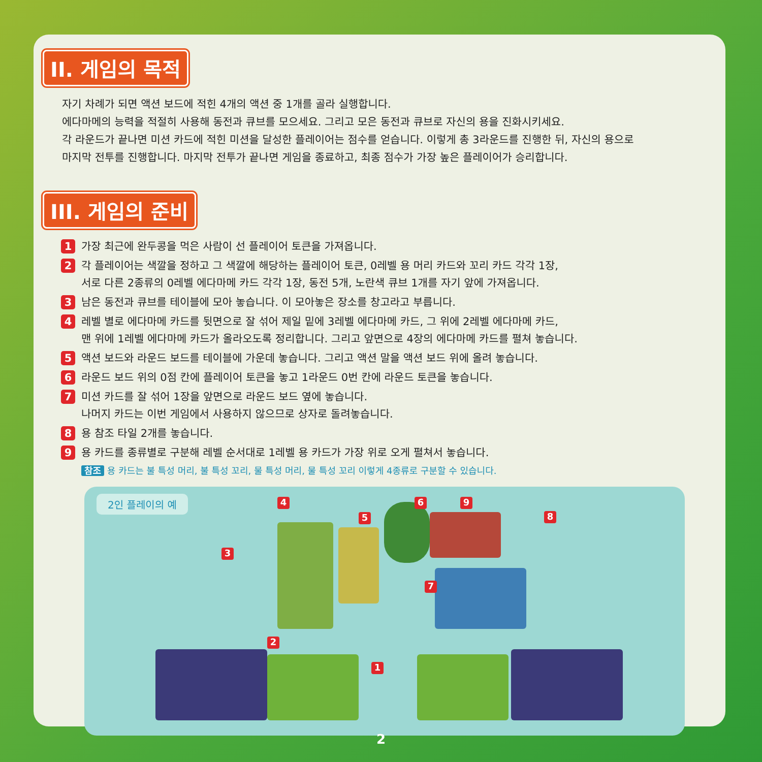II. 게임의 목적
자기 차례가 되면 액션 보드에 적힌 4개의 액션 중 1개를 골라 실행합니다.
에다마메의 능력을 적절히 사용해 동전과 큐브를 모으세요. 그리고 모은 동전과 큐브로 자신의 용을 진화시키세요.
각 라운드가 끝나면 미션 카드에 적힌 미션을 달성한 플레이어는 점수를 얻습니다. 이렇게 총 3라운드를 진행한 뒤, 자신의 용으로
마지막 전투를 진행합니다. 마지막 전투가 끝나면 게임을 종료하고, 최종 점수가 가장 높은 플레이어가 승리합니다.
III. 게임의 준비
1 가장 최근에 완두콩을 먹은 사람이 선 플레이어 토큰을 가져옵니다.
2 각 플레이어는 색깔을 정하고 그 색깔에 해당하는 플레이어 토큰, 0레벨 용 머리 카드와 꼬리 카드 각각 1장,
서로 다른 2종류의 0레벨 에다마메 카드 각각 1장, 동전 5개, 노란색 큐브 1개를 자기 앞에 가져옵니다.
3 남은 동전과 큐브를 테이블에 모아 놓습니다. 이 모아놓은 장소를 창고라고 부릅니다.
4 레벨 별로 에다마메 카드를 뒷면으로 잘 섞어 제일 밑에 3레벨 에다마메 카드, 그 위에 2레벨 에다마메 카드,
맨 위에 1레벨 에다마메 카드가 올라오도록 정리합니다. 그리고 앞면으로 4장의 에다마메 카드를 펼쳐 놓습니다.
5 액션 보드와 라운드 보드를 테이블에 가운데 놓습니다. 그리고 액션 말을 액션 보드 위에 올려 놓습니다.
6 라운드 보드 위의 0점 칸에 플레이어 토큰을 놓고 1라운드 0번 칸에 라운드 토큰을 놓습니다.
7 미션 카드를 잘 섞어 1장을 앞면으로 라운드 보드 옆에 놓습니다.
나머지 카드는 이번 게임에서 사용하지 않으므로 상자로 돌려놓습니다.
8 용 참조 타일 2개를 놓습니다.
9 용 카드를 종류별로 구분해 레벨 순서대로 1레벨 용 카드가 가장 위로 오게 펼쳐서 놓습니다.
참조 용 카드는 불 특성 머리, 불 특성 꼬리, 물 특성 머리, 물 특성 꼬리 이렇게 4종류로 구분할 수 있습니다.
2인 플레이의 예 4
5
6 9
8
3
7
2
1
2